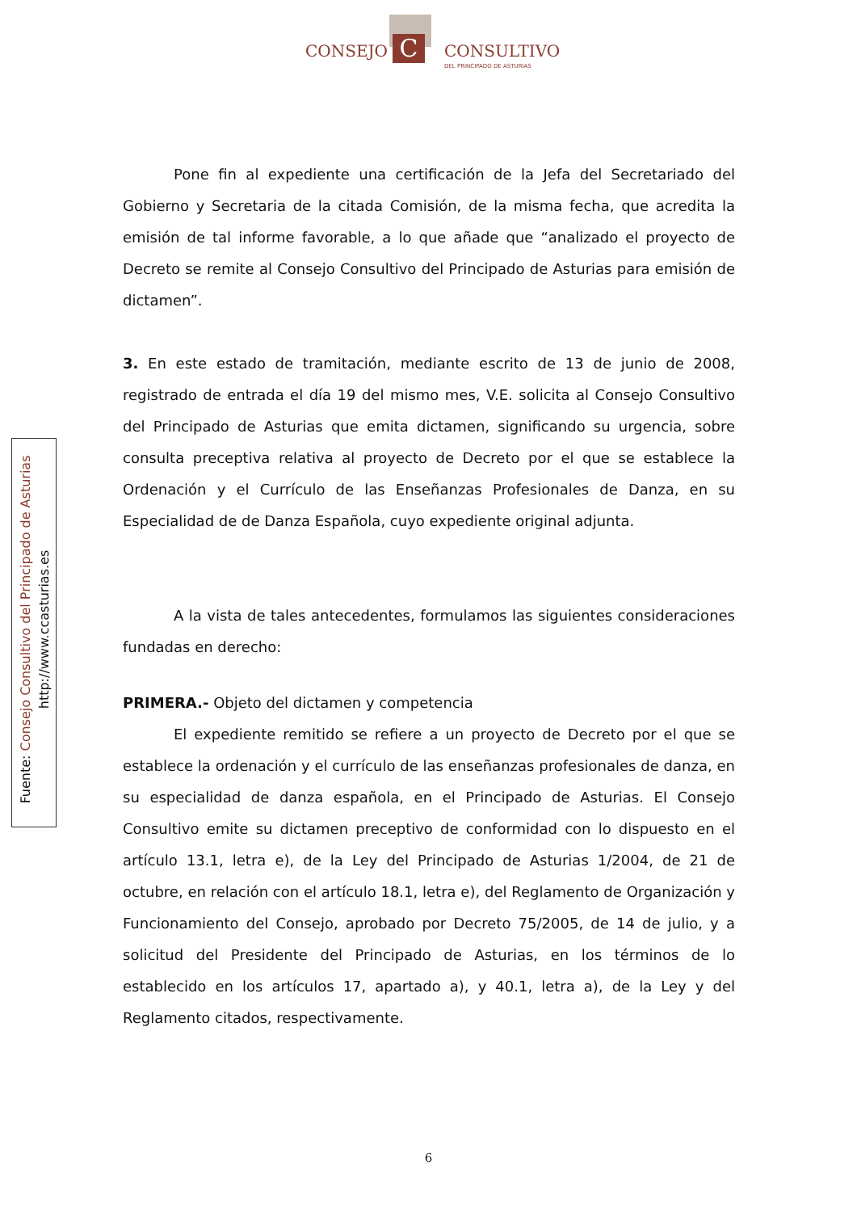C
CONSEJO CONSULTIVO
DEL PRINCIPADO DE ASTURIAS
Fuente: Consejo Consultivo del Principado de Asturias
http://www.ccasturias.es
Pone fin al expediente una certificación de la Jefa del Secretariado del Gobierno y Secretaria de la citada Comisión, de la misma fecha, que acredita la emisión de tal informe favorable, a lo que añade que “analizado el proyecto de Decreto se remite al Consejo Consultivo del Principado de Asturias para emisión de dictamen”.
3. En este estado de tramitación, mediante escrito de 13 de junio de 2008, registrado de entrada el día 19 del mismo mes, V.E. solicita al Consejo Consultivo del Principado de Asturias que emita dictamen, significando su urgencia, sobre consulta preceptiva relativa al proyecto de Decreto por el que se establece la Ordenación y el Currículo de las Enseñanzas Profesionales de Danza, en su Especialidad de de Danza Española, cuyo expediente original adjunta.
A la vista de tales antecedentes, formulamos las siguientes consideraciones fundadas en derecho:
PRIMERA.- Objeto del dictamen y competencia
El expediente remitido se refiere a un proyecto de Decreto por el que se establece la ordenación y el currículo de las enseñanzas profesionales de danza, en su especialidad de danza española, en el Principado de Asturias. El Consejo Consultivo emite su dictamen preceptivo de conformidad con lo dispuesto en el artículo 13.1, letra e), de la Ley del Principado de Asturias 1/2004, de 21 de octubre, en relación con el artículo 18.1, letra e), del Reglamento de Organización y Funcionamiento del Consejo, aprobado por Decreto 75/2005, de 14 de julio, y a solicitud del Presidente del Principado de Asturias, en los términos de lo establecido en los artículos 17, apartado a), y 40.1, letra a), de la Ley y del Reglamento citados, respectivamente.
6